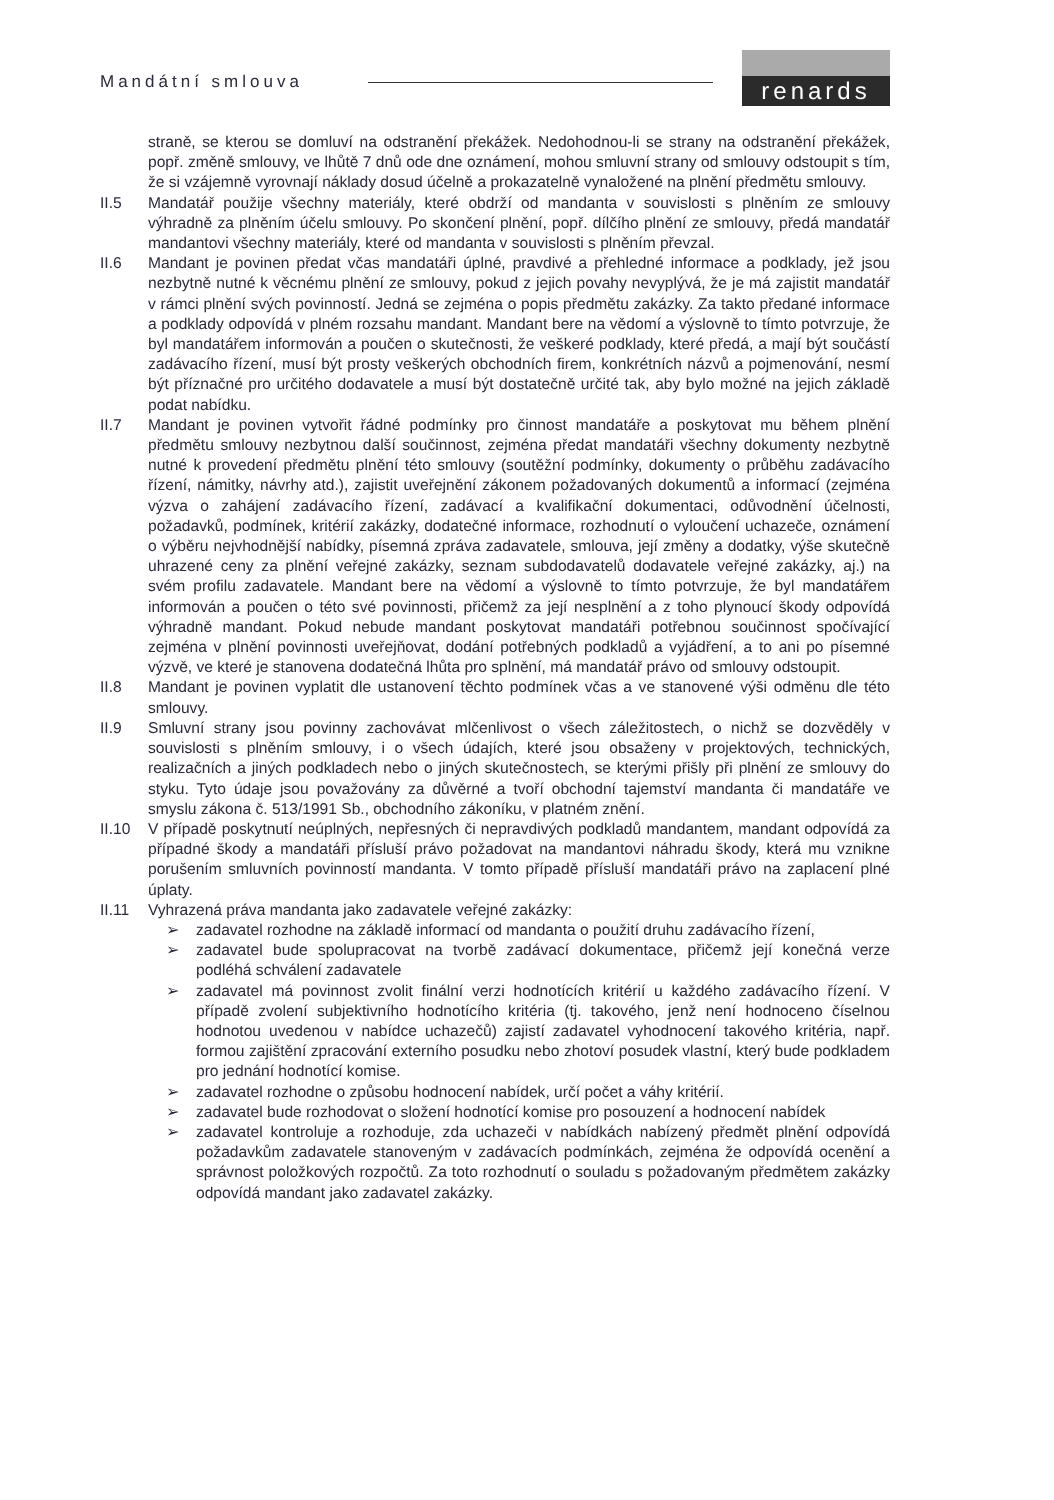Mandátní smlouva
renards
straně, se kterou se domluví na odstranění překážek. Nedohodnou-li se strany na odstranění překážek, popř. změně smlouvy, ve lhůtě 7 dnů ode dne oznámení, mohou smluvní strany od smlouvy odstoupit s tím, že si vzájemně vyrovnají náklady dosud účelně a prokazatelně vynaložené na plnění předmětu smlouvy.
II.5 Mandatář použije všechny materiály, které obdrží od mandanta v souvislosti s plněním ze smlouvy výhradně za plněním účelu smlouvy. Po skončení plnění, popř. dílčího plnění ze smlouvy, předá mandatář mandantovi všechny materiály, které od mandanta v souvislosti s plněním převzal.
II.6 Mandant je povinen předat včas mandatáři úplné, pravdivé a přehledné informace a podklady, jež jsou nezbytně nutné k věcnému plnění ze smlouvy, pokud z jejich povahy nevyplývá, že je má zajistit mandatář v rámci plnění svých povinností. Jedná se zejména o popis předmětu zakázky. Za takto předané informace a podklady odpovídá v plném rozsahu mandant. Mandant bere na vědomí a výslovně to tímto potvrzuje, že byl mandatářem informován a poučen o skutečnosti, že veškeré podklady, které předá, a mají být součástí zadávacího řízení, musí být prosty veškerých obchodních firem, konkrétních názvů a pojmenování, nesmí být příznačné pro určitého dodavatele a musí být dostatečně určité tak, aby bylo možné na jejich základě podat nabídku.
II.7 Mandant je povinen vytvořit řádné podmínky pro činnost mandatáře a poskytovat mu během plnění předmětu smlouvy nezbytnou další součinnost, zejména předat mandatáři všechny dokumenty nezbytně nutné k provedení předmětu plnění této smlouvy (soutěžní podmínky, dokumenty o průběhu zadávacího řízení, námitky, návrhy atd.), zajistit uveřejnění zákonem požadovaných dokumentů a informací (zejména výzva o zahájení zadávacího řízení, zadávací a kvalifikační dokumentaci, odůvodnění účelnosti, požadavků, podmínek, kritérií zakázky, dodatečné informace, rozhodnutí o vyloučení uchazeče, oznámení o výběru nejvhodnější nabídky, písemná zpráva zadavatele, smlouva, její změny a dodatky, výše skutečně uhrazené ceny za plnění veřejné zakázky, seznam subdodavatelů dodavatele veřejné zakázky, aj.) na svém profilu zadavatele. Mandant bere na vědomí a výslovně to tímto potvrzuje, že byl mandatářem informován a poučen o této své povinnosti, přičemž za její nesplnění a z toho plynoucí škody odpovídá výhradně mandant. Pokud nebude mandant poskytovat mandatáři potřebnou součinnost spočívající zejména v plnění povinnosti uveřejňovat, dodání potřebných podkladů a vyjádření, a to ani po písemné výzvě, ve které je stanovena dodatečná lhůta pro splnění, má mandatář právo od smlouvy odstoupit.
II.8 Mandant je povinen vyplatit dle ustanovení těchto podmínek včas a ve stanovené výši odměnu dle této smlouvy.
II.9 Smluvní strany jsou povinny zachovávat mlčenlivost o všech záležitostech, o nichž se dozvěděly v souvislosti s plněním smlouvy, i o všech údajích, které jsou obsaženy v projektových, technických, realizačních a jiných podkladech nebo o jiných skutečnostech, se kterými přišly při plnění ze smlouvy do styku. Tyto údaje jsou považovány za důvěrné a tvoří obchodní tajemství mandanta či mandatáře ve smyslu zákona č. 513/1991 Sb., obchodního zákoníku, v platném znění.
II.10 V případě poskytnutí neúplných, nepřesných či nepravdivých podkladů mandantem, mandant odpovídá za případné škody a mandatáři přísluší právo požadovat na mandantovi náhradu škody, která mu vznikne porušením smluvních povinností mandanta. V tomto případě přísluší mandatáři právo na zaplacení plné úplaty.
II.11 Vyhrazená práva mandanta jako zadavatele veřejné zakázky:
➢ zadavatel rozhodne na základě informací od mandanta o použití druhu zadávacího řízení,
➢ zadavatel bude spolupracovat na tvorbě zadávací dokumentace, přičemž její konečná verze podléhá schválení zadavatele
➢ zadavatel má povinnost zvolit finální verzi hodnotících kritérií u každého zadávacího řízení. V případě zvolení subjektivního hodnotícího kritéria (tj. takového, jenž není hodnoceno číselnou hodnotou uvedenou v nabídce uchazečů) zajistí zadavatel vyhodnocení takového kritéria, např. formou zajištění zpracování externího posudku nebo zhotoví posudek vlastní, který bude podkladem pro jednání hodnotící komise.
➢ zadavatel rozhodne o způsobu hodnocení nabídek, určí počet a váhy kritérií.
➢ zadavatel bude rozhodovat o složení hodnotící komise pro posouzení a hodnocení nabídek
➢ zadavatel kontroluje a rozhoduje, zda uchazeči v nabídkách nabízený předmět plnění odpovídá požadavkům zadavatele stanoveným v zadávacích podmínkách, zejména že odpovídá ocenění a správnost položkových rozpočtů. Za toto rozhodnutí o souladu s požadovaným předmětem zakázky odpovídá mandant jako zadavatel zakázky.